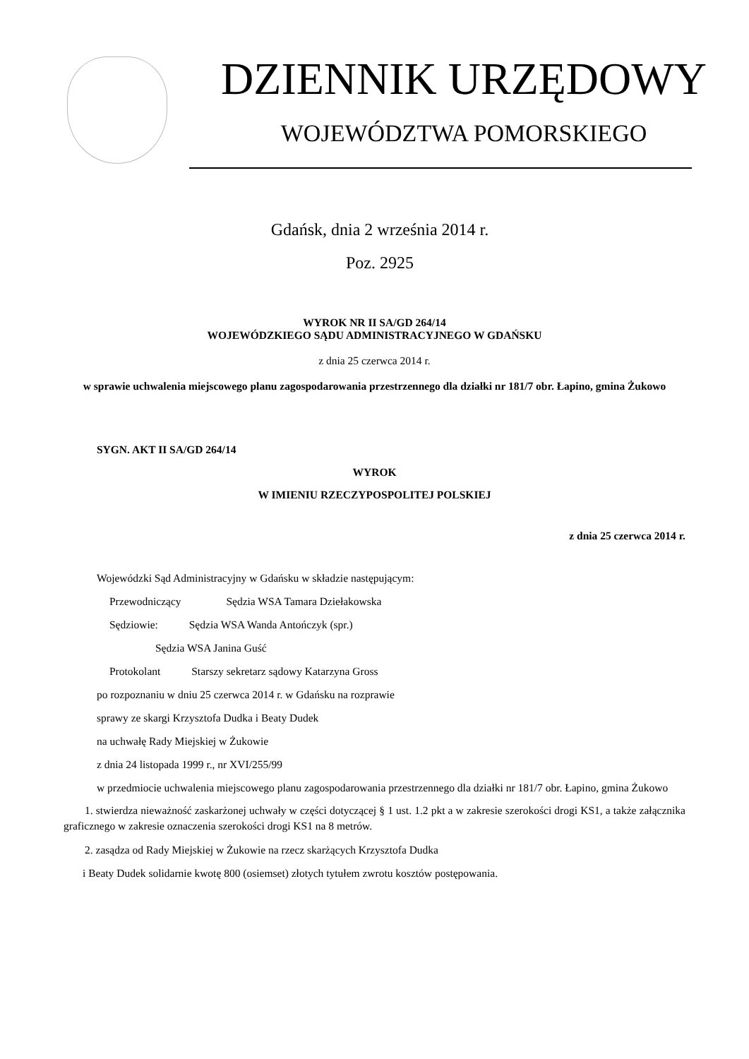DZIENNIK URZĘDOWY
WOJEWÓDZTWA POMORSKIEGO
Gdańsk, dnia 2 września 2014 r.
Poz. 2925
WYROK NR II SA/GD 264/14
WOJEWÓDZKIEGO SĄDU ADMINISTRACYJNEGO W GDAŃSKU
z dnia 25 czerwca 2014 r.
w sprawie uchwalenia miejscowego planu zagospodarowania przestrzennego dla działki nr 181/7 obr. Łapino, gmina Żukowo
SYGN. AKT II SA/GD 264/14
WYROK
W IMIENIU RZECZYPOSPOLITEJ POLSKIEJ
z dnia 25 czerwca 2014 r.
Wojewódzki Sąd Administracyjny w Gdańsku w składzie następującym:
Przewodniczący Sędzia WSA Tamara Dziełakowska
Sędziowie: Sędzia WSA Wanda Antończyk (spr.)
Sędzia WSA Janina Guść
Protokolant Starszy sekretarz sądowy Katarzyna Gross
po rozpoznaniu w dniu 25 czerwca 2014 r. w Gdańsku na rozprawie
sprawy ze skargi Krzysztofa Dudka i Beaty Dudek
na uchwałę Rady Miejskiej w Żukowie
z dnia 24 listopada 1999 r., nr XVI/255/99
w przedmiocie uchwalenia miejscowego planu zagospodarowania przestrzennego dla działki nr 181/7 obr. Łapino, gmina Żukowo
1. stwierdza nieważność zaskarżonej uchwały w części dotyczącej § 1 ust. 1.2 pkt a w zakresie szerokości drogi KS1, a także załącznika graficznego w zakresie oznaczenia szerokości drogi KS1 na 8 metrów.
2. zasądza od Rady Miejskiej w Żukowie na rzecz skarżących Krzysztofa Dudka
i Beaty Dudek solidarnie kwotę 800 (osiemset) złotych tytułem zwrotu kosztów postępowania.